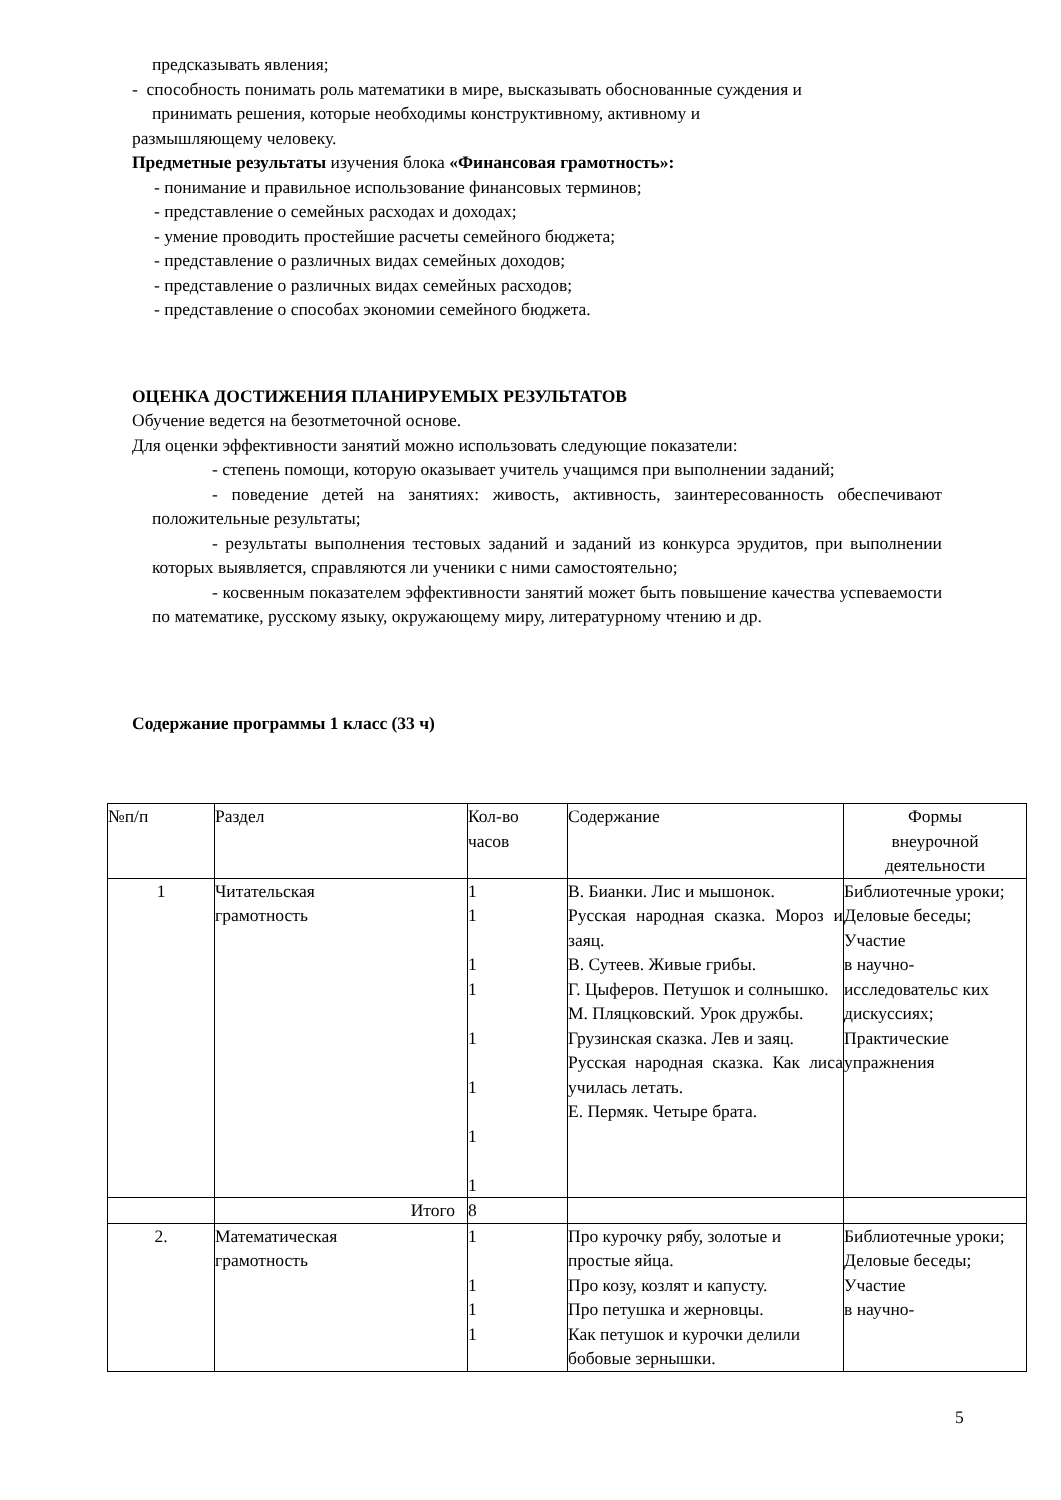предсказывать явления;
- способность понимать роль математики в мире, высказывать обоснованные суждения и
принимать решения, которые необходимы конструктивному, активному и
размышляющему человеку.
Предметные результаты изучения блока «Финансовая грамотность»:
- понимание и правильное использование финансовых терминов;
- представление о семейных расходах и доходах;
- умение проводить простейшие расчеты семейного бюджета;
- представление о различных видах семейных доходов;
- представление о различных видах семейных расходов;
- представление о способах экономии семейного бюджета.
ОЦЕНКА ДОСТИЖЕНИЯ ПЛАНИРУЕМЫХ РЕЗУЛЬТАТОВ
Обучение ведется на безотметочной основе.
Для оценки эффективности занятий можно использовать следующие показатели:
- степень помощи, которую оказывает учитель учащимся при выполнении заданий;
- поведение детей на занятиях: живость, активность, заинтересованность обеспечивают положительные результаты;
- результаты выполнения тестовых заданий и заданий из конкурса эрудитов, при выполнении которых выявляется, справляются ли ученики с ними самостоятельно;
- косвенным показателем эффективности занятий может быть повышение качества успеваемости по математике, русскому языку, окружающему миру, литературному чтению и др.
Содержание программы 1 класс (33 ч)
| №п/п | Раздел | Кол-во часов | Содержание | Формы внеурочной деятельности |
| 1 | Читательская грамотность | 1 1 1 1 1 1 1 1 | В. Бианки. Лис и мышонок. Русская народная сказка. Мороз и заяц. В. Сутеев. Живые грибы. Г. Цыферов. Петушок и солнышко. М. Пляцковский. Урок дружбы. Грузинская сказка. Лев и заяц. Русская народная сказка. Как лиса училась летать. Е. Пермяк. Четыре брата. | Библиотечные уроки; Деловые беседы; Участие в научно-исследовательс ких дискуссиях; Практические упражнения |
| | Итого | 8 | | |
| 2. | Математическая грамотность | 1 1 1 1 | Про курочку рябу, золотые и простые яйца. Про козу, козлят и капусту. Про петушка и жерновцы. Как петушок и курочки делили бобовые зернышки. | Библиотечные уроки; Деловые беседы; Участие в научно- |
5